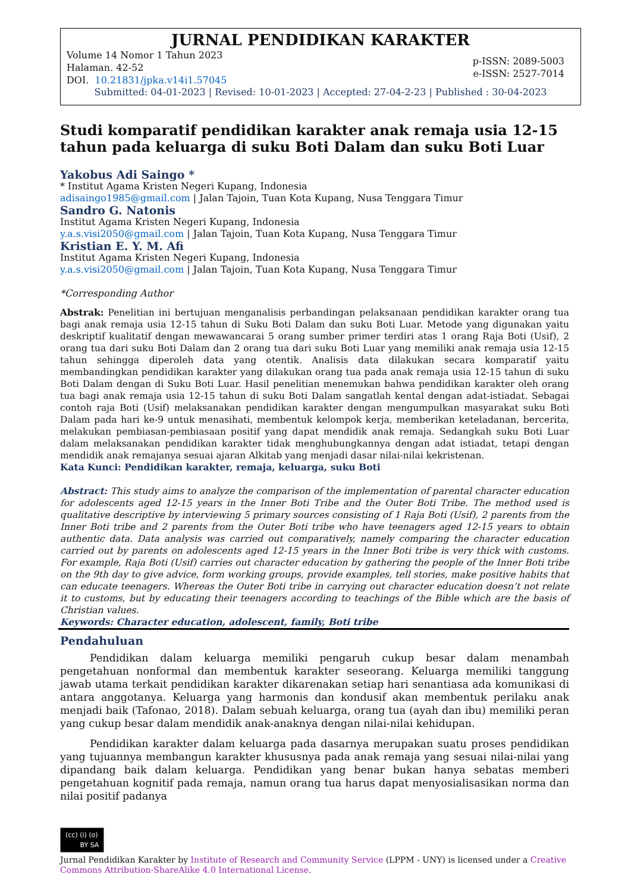JURNAL PENDIDIKAN KARAKTER
Volume 14 Nomor 1 Tahun 2023
Halaman. 42-52
DOI. 10.21831/jpka.v14i1.57045
p-ISSN: 2089-5003
e-ISSN: 2527-7014
Submitted: 04-01-2023 | Revised: 10-01-2023 | Accepted: 27-04-2-23 | Published : 30-04-2023
Studi komparatif pendidikan karakter anak remaja usia 12-15 tahun pada keluarga di suku Boti Dalam dan suku Boti Luar
Yakobus Adi Saingo *
* Institut Agama Kristen Negeri Kupang, Indonesia
adisaingo1985@gmail.com | Jalan Tajoin, Tuan Kota Kupang, Nusa Tenggara Timur
Sandro G. Natonis
Institut Agama Kristen Negeri Kupang, Indonesia
y.a.s.visi2050@gmail.com | Jalan Tajoin, Tuan Kota Kupang, Nusa Tenggara Timur
Kristian E. Y. M. Afi
Institut Agama Kristen Negeri Kupang, Indonesia
y.a.s.visi2050@gmail.com | Jalan Tajoin, Tuan Kota Kupang, Nusa Tenggara Timur
*Corresponding Author
Abstrak: Penelitian ini bertujuan menganalisis perbandingan pelaksanaan pendidikan karakter orang tua bagi anak remaja usia 12-15 tahun di Suku Boti Dalam dan suku Boti Luar. Metode yang digunakan yaitu deskriptif kualitatif dengan mewawancarai 5 orang sumber primer terdiri atas 1 orang Raja Boti (Usif), 2 orang tua dari suku Boti Dalam dan 2 orang tua dari suku Boti Luar yang memiliki anak remaja usia 12-15 tahun sehingga diperoleh data yang otentik. Analisis data dilakukan secara komparatif yaitu membandingkan pendidikan karakter yang dilakukan orang tua pada anak remaja usia 12-15 tahun di suku Boti Dalam dengan di Suku Boti Luar. Hasil penelitian menemukan bahwa pendidikan karakter oleh orang tua bagi anak remaja usia 12-15 tahun di suku Boti Dalam sangatlah kental dengan adat-istiadat. Sebagai contoh raja Boti (Usif) melaksanakan pendidikan karakter dengan mengumpulkan masyarakat suku Boti Dalam pada hari ke-9 untuk menasihati, membentuk kelompok kerja, memberikan keteladanan, bercerita, melakukan pembiasan-pembiasaan positif yang dapat mendidik anak remaja. Sedangkah suku Boti Luar dalam melaksanakan pendidikan karakter tidak menghubungkannya dengan adat istiadat, tetapi dengan mendidik anak remajanya sesuai ajaran Alkitab yang menjadi dasar nilai-nilai kekristenan.
Kata Kunci: Pendidikan karakter, remaja, keluarga, suku Boti
Abstract: This study aims to analyze the comparison of the implementation of parental character education for adolescents aged 12-15 years in the Inner Boti Tribe and the Outer Boti Tribe. The method used is qualitative descriptive by interviewing 5 primary sources consisting of 1 Raja Boti (Usif), 2 parents from the Inner Boti tribe and 2 parents from the Outer Boti tribe who have teenagers aged 12-15 years to obtain authentic data. Data analysis was carried out comparatively, namely comparing the character education carried out by parents on adolescents aged 12-15 years in the Inner Boti tribe is very thick with customs. For example, Raja Boti (Usif) carries out character education by gathering the people of the Inner Boti tribe on the 9th day to give advice, form working groups, provide examples, tell stories, make positive habits that can educate teenagers. Whereas the Outer Boti tribe in carrying out character education doesn’t not relate it to customs, but by educating their teenagers according to teachings of the Bible which are the basis of Christian values.
Keywords: Character education, adolescent, family, Boti tribe
Pendahuluan
Pendidikan dalam keluarga memiliki pengaruh cukup besar dalam menambah pengetahuan nonformal dan membentuk karakter seseorang. Keluarga memiliki tanggung jawab utama terkait pendidikan karakter dikarenakan setiap hari senantiasa ada komunikasi di antara anggotanya. Keluarga yang harmonis dan kondusif akan membentuk perilaku anak menjadi baik (Tafonao, 2018). Dalam sebuah keluarga, orang tua (ayah dan ibu) memiliki peran yang cukup besar dalam mendidik anak-anaknya dengan nilai-nilai kehidupan.
Pendidikan karakter dalam keluarga pada dasarnya merupakan suatu proses pendidikan yang tujuannya membangun karakter khususnya pada anak remaja yang sesuai nilai-nilai yang dipandang baik dalam keluarga. Pendidikan yang benar bukan hanya sebatas memberi pengetahuan kognitif pada remaja, namun orang tua harus dapat menyosialisasikan norma dan nilai positif padanya
(cc) (i) (o)
BY SA
Jurnal Pendidikan Karakter by Institute of Research and Community Service (LPPM - UNY) is licensed under a Creative Commons Attribution-ShareAlike 4.0 International License.